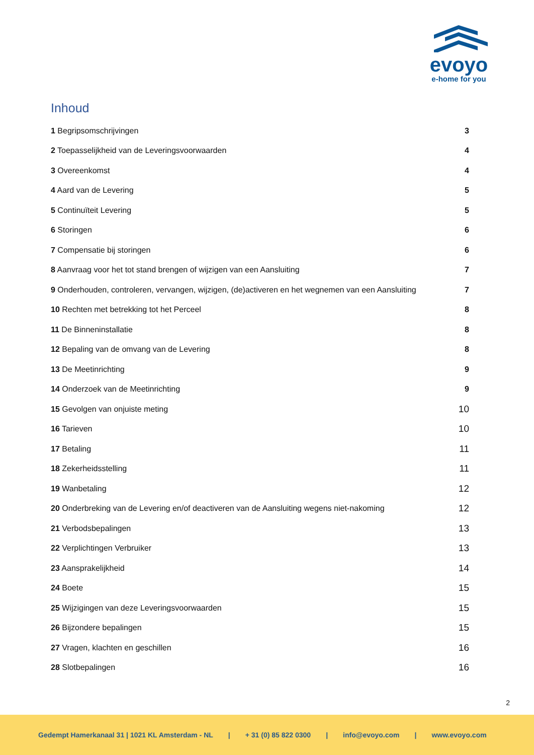evoyo
e-home for you
Inhoud
1 Begripsomschrijvingen 3
2 Toepasselijkheid van de Leveringsvoorwaarden 4
3 Overeenkomst 4
4 Aard van de Levering 5
5 Continuïteit Levering 5
6 Storingen 6
7 Compensatie bij storingen 6
8 Aanvraag voor het tot stand brengen of wijzigen van een Aansluiting 7
9 Onderhouden, controleren, vervangen, wijzigen, (de)activeren en het wegnemen van een Aansluiting 7
10 Rechten met betrekking tot het Perceel 8
11 De Binneninstallatie 8
12 Bepaling van de omvang van de Levering 8
13 De Meetinrichting 9
14 Onderzoek van de Meetinrichting 9
15 Gevolgen van onjuiste meting 10
16 Tarieven 10
17 Betaling 11
18 Zekerheidsstelling 11
19 Wanbetaling 12
20 Onderbreking van de Levering en/of deactiveren van de Aansluiting wegens niet-nakoming 12
21 Verbodsbepalingen 13
22 Verplichtingen Verbruiker 13
23 Aansprakelijkheid 14
24 Boete 15
25 Wijzigingen van deze Leveringsvoorwaarden 15
26 Bijzondere bepalingen 15
27 Vragen, klachten en geschillen 16
28 Slotbepalingen 16
2
Gedempt Hamerkanaal 31 | 1021 KL Amsterdam - NL | + 31 (0) 85 822 0300 | info@evoyo.com | www.evoyo.com